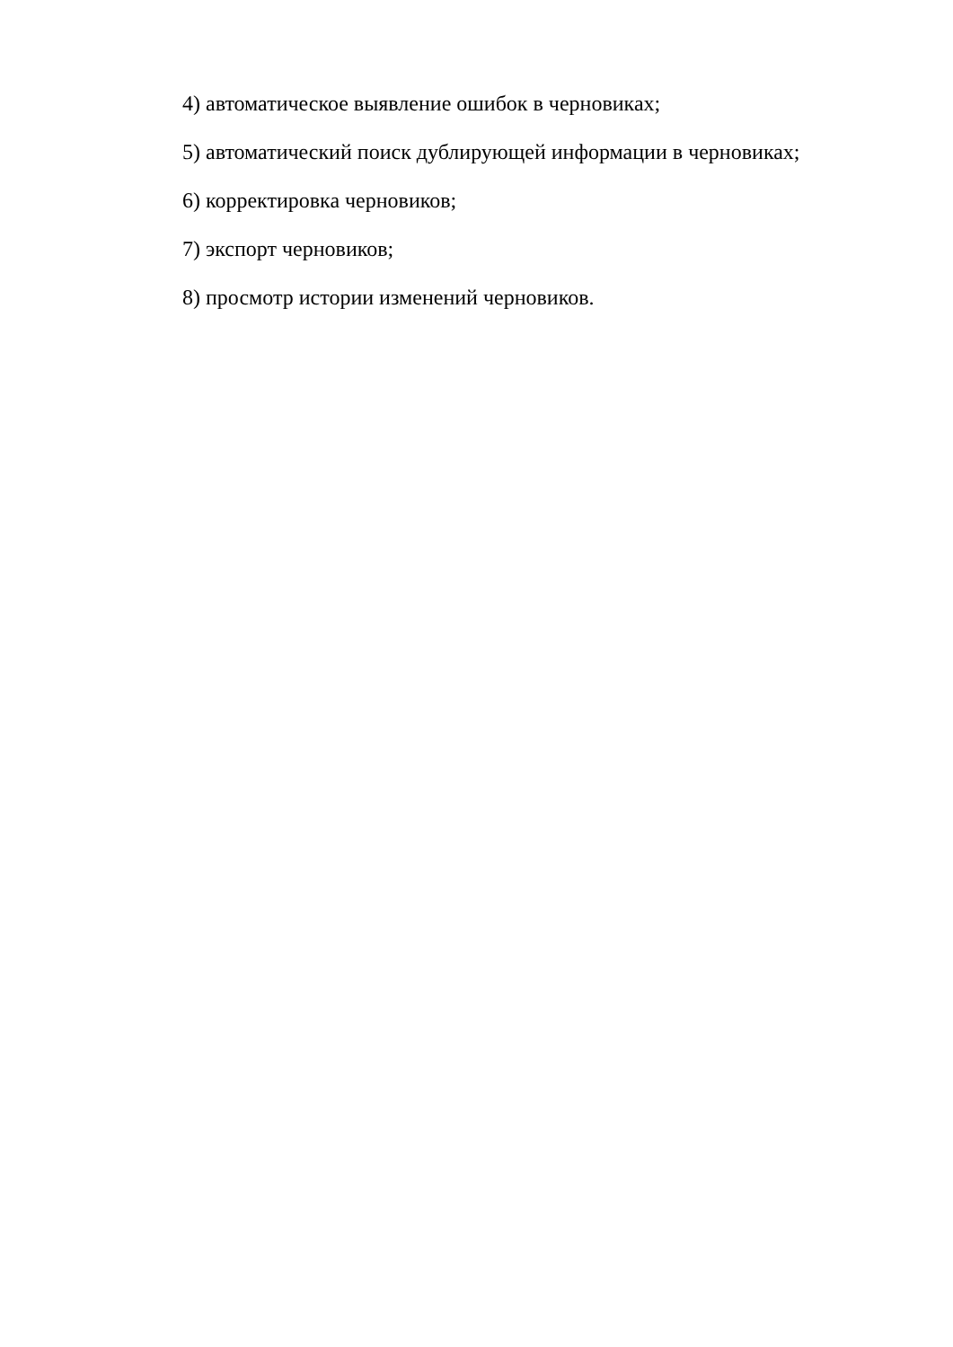4) автоматическое выявление ошибок в черновиках;
5) автоматический поиск дублирующей информации в черновиках;
6) корректировка черновиков;
7) экспорт черновиков;
8) просмотр истории изменений черновиков.